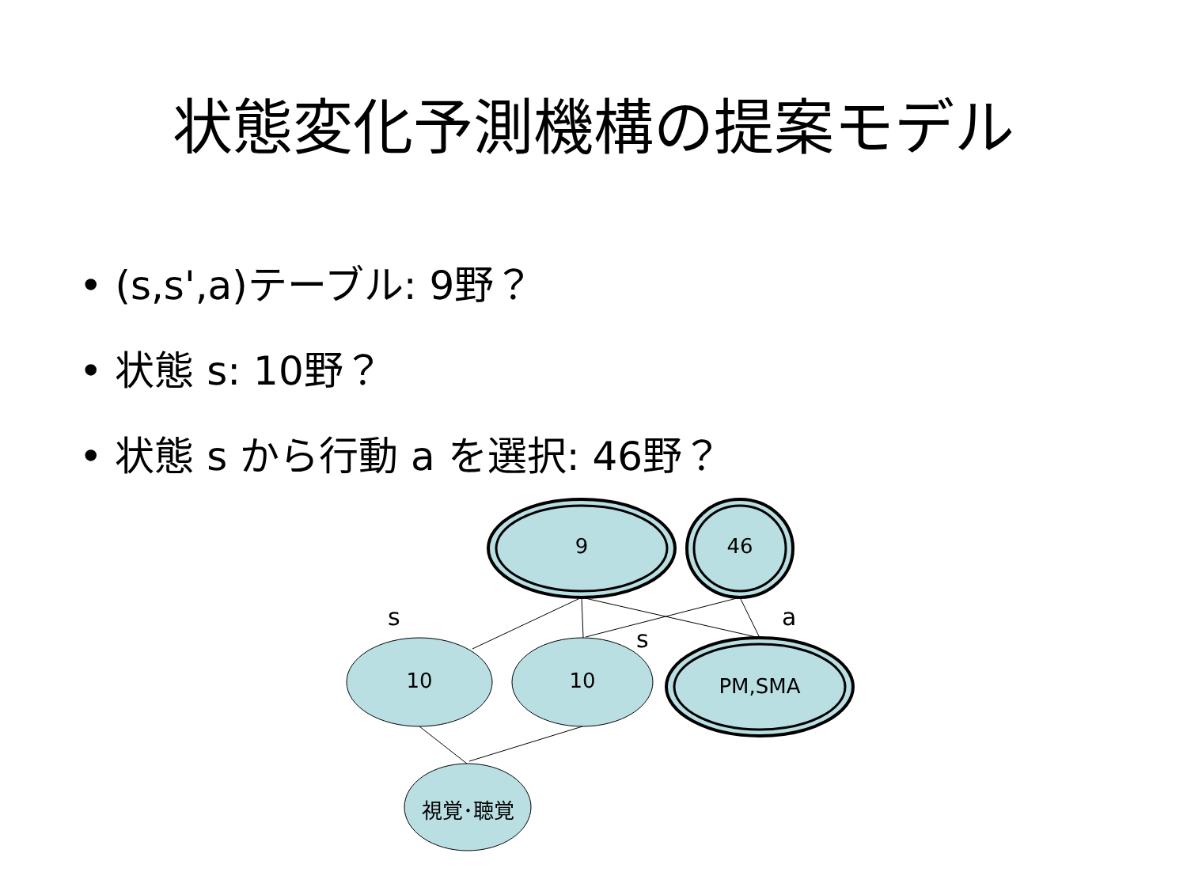状態変化予測機構の提案モデル
• (s,s',a)テーブル: 9野？
• 状態 s: 10野？
• 状態 s から行動 a を選択: 46野？
9 46
10 10 PM,SMA
視覚･聴覚
s
s
a